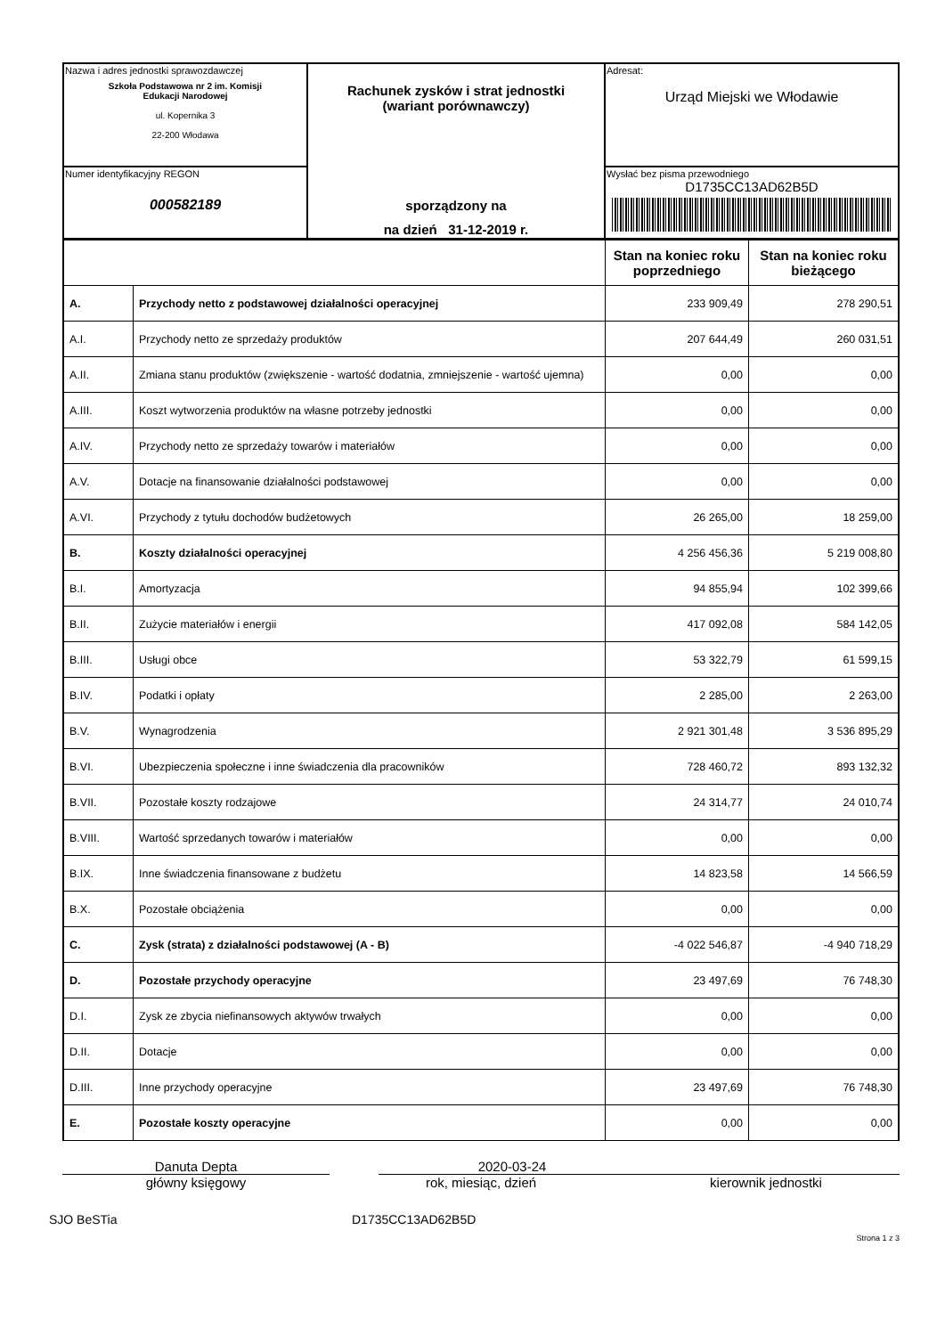| Nazwa i adres jednostki sprawozdawczej Szkoła Podstawowa nr 2 im. Komisji Edukacji Narodowej ul. Kopernika 3 22-200 Włodawa | Rachunek zysków i strat jednostki (wariant porównawczy) sporządzony na na dzień 31-12-2019 r. | Adresat: Urząd Miejski we Włodawie |
| Numer identyfikacyjny REGON 000582189 | | Wysłać bez pisma przewodniego D1735CC13AD62B5D |
| | | Stan na koniec roku poprzedniego | Stan na koniec roku bieżącego |
| A. | Przychody netto z podstawowej działalności operacyjnej | 233 909,49 | 278 290,51 |
| A.I. | Przychody netto ze sprzedaży produktów | 207 644,49 | 260 031,51 |
| A.II. | Zmiana stanu produktów (zwiększenie - wartość dodatnia, zmniejszenie - wartość ujemna) | 0,00 | 0,00 |
| A.III. | Koszt wytworzenia produktów na własne potrzeby jednostki | 0,00 | 0,00 |
| A.IV. | Przychody netto ze sprzedaży towarów i materiałów | 0,00 | 0,00 |
| A.V. | Dotacje na finansowanie działalności podstawowej | 0,00 | 0,00 |
| A.VI. | Przychody z tytułu dochodów budżetowych | 26 265,00 | 18 259,00 |
| B. | Koszty działalności operacyjnej | 4 256 456,36 | 5 219 008,80 |
| B.I. | Amortyzacja | 94 855,94 | 102 399,66 |
| B.II. | Zużycie materiałów i energii | 417 092,08 | 584 142,05 |
| B.III. | Usługi obce | 53 322,79 | 61 599,15 |
| B.IV. | Podatki i opłaty | 2 285,00 | 2 263,00 |
| B.V. | Wynagrodzenia | 2 921 301,48 | 3 536 895,29 |
| B.VI. | Ubezpieczenia społeczne i inne świadczenia dla pracowników | 728 460,72 | 893 132,32 |
| B.VII. | Pozostałe koszty rodzajowe | 24 314,77 | 24 010,74 |
| B.VIII. | Wartość sprzedanych towarów i materiałów | 0,00 | 0,00 |
| B.IX. | Inne świadczenia finansowane z budżetu | 14 823,58 | 14 566,59 |
| B.X. | Pozostałe obciążenia | 0,00 | 0,00 |
| C. | Zysk (strata) z działalności podstawowej (A - B) | -4 022 546,87 | -4 940 718,29 |
| D. | Pozostałe przychody operacyjne | 23 497,69 | 76 748,30 |
| D.I. | Zysk ze zbycia niefinansowych aktywów trwałych | 0,00 | 0,00 |
| D.II. | Dotacje | 0,00 | 0,00 |
| D.III. | Inne przychody operacyjne | 23 497,69 | 76 748,30 |
| E. | Pozostałe koszty operacyjne | 0,00 | 0,00 |
Danuta Depta
główny księgowy
2020-03-24
rok, miesiąc, dzień
kierownik jednostki
SJO BeSTia D1735CC13AD62B5D
Strona 1 z 3